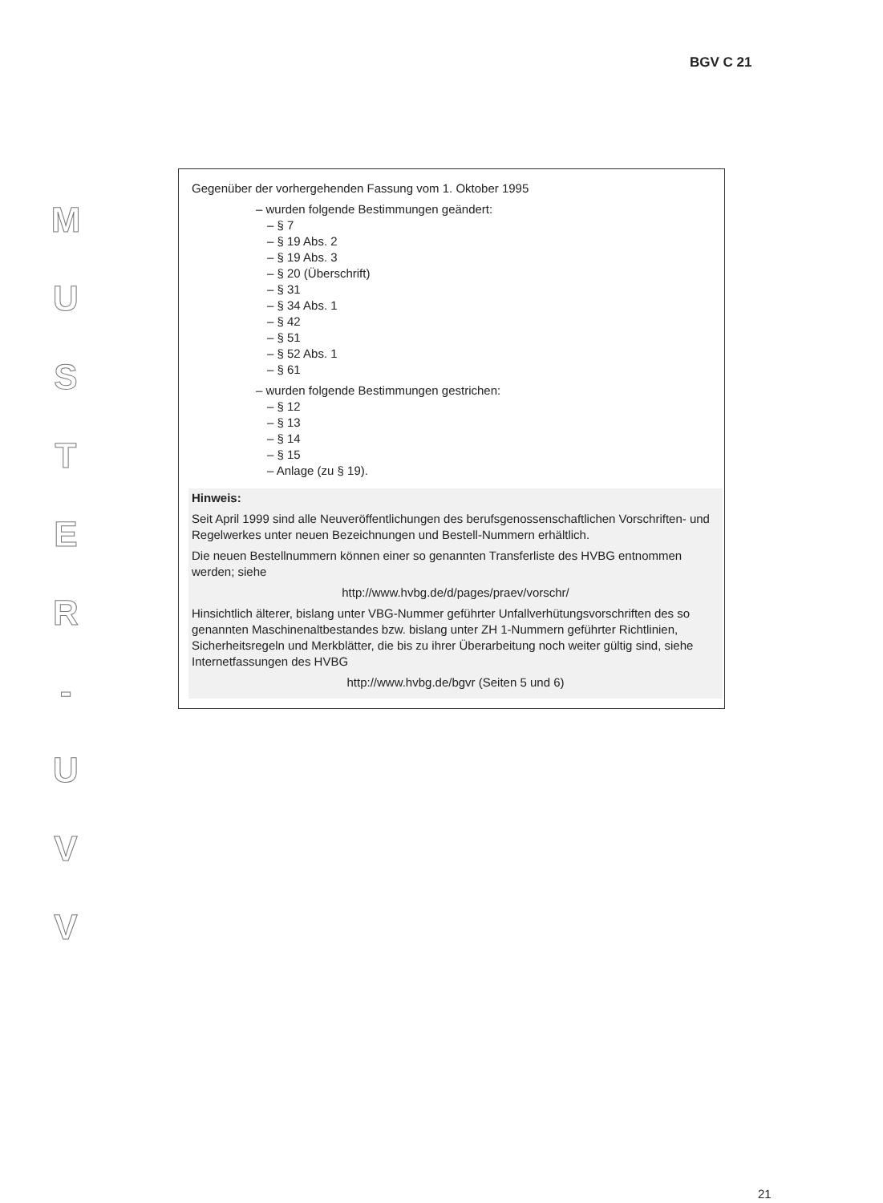BGV C 21
M
U
S
T
E
R
-
U
V
V
Gegenüber der vorhergehenden Fassung vom 1. Oktober 1995
– wurden folgende Bestimmungen geändert:
– § 7
– § 19 Abs. 2
– § 19 Abs. 3
– § 20 (Überschrift)
– § 31
– § 34 Abs. 1
– § 42
– § 51
– § 52 Abs. 1
– § 61
– wurden folgende Bestimmungen gestrichen:
– § 12
– § 13
– § 14
– § 15
– Anlage (zu § 19).
Hinweis:
Seit April 1999 sind alle Neuveröffentlichungen des berufsgenossenschaftlichen Vorschriften- und Regelwerkes unter neuen Bezeichnungen und Bestell-Nummern erhältlich.
Die neuen Bestellnummern können einer so genannten Transferliste des HVBG entnommen werden; siehe
http://www.hvbg.de/d/pages/praev/vorschr/
Hinsichtlich älterer, bislang unter VBG-Nummer geführter Unfallverhütungsvorschriften des so genannten Maschinenaltbestandes bzw. bislang unter ZH 1-Nummern geführter Richtlinien, Sicherheitsregeln und Merkblätter, die bis zu ihrer Überarbeitung noch weiter gültig sind, siehe Internetfassungen des HVBG
http://www.hvbg.de/bgvr (Seiten 5 und 6)
21